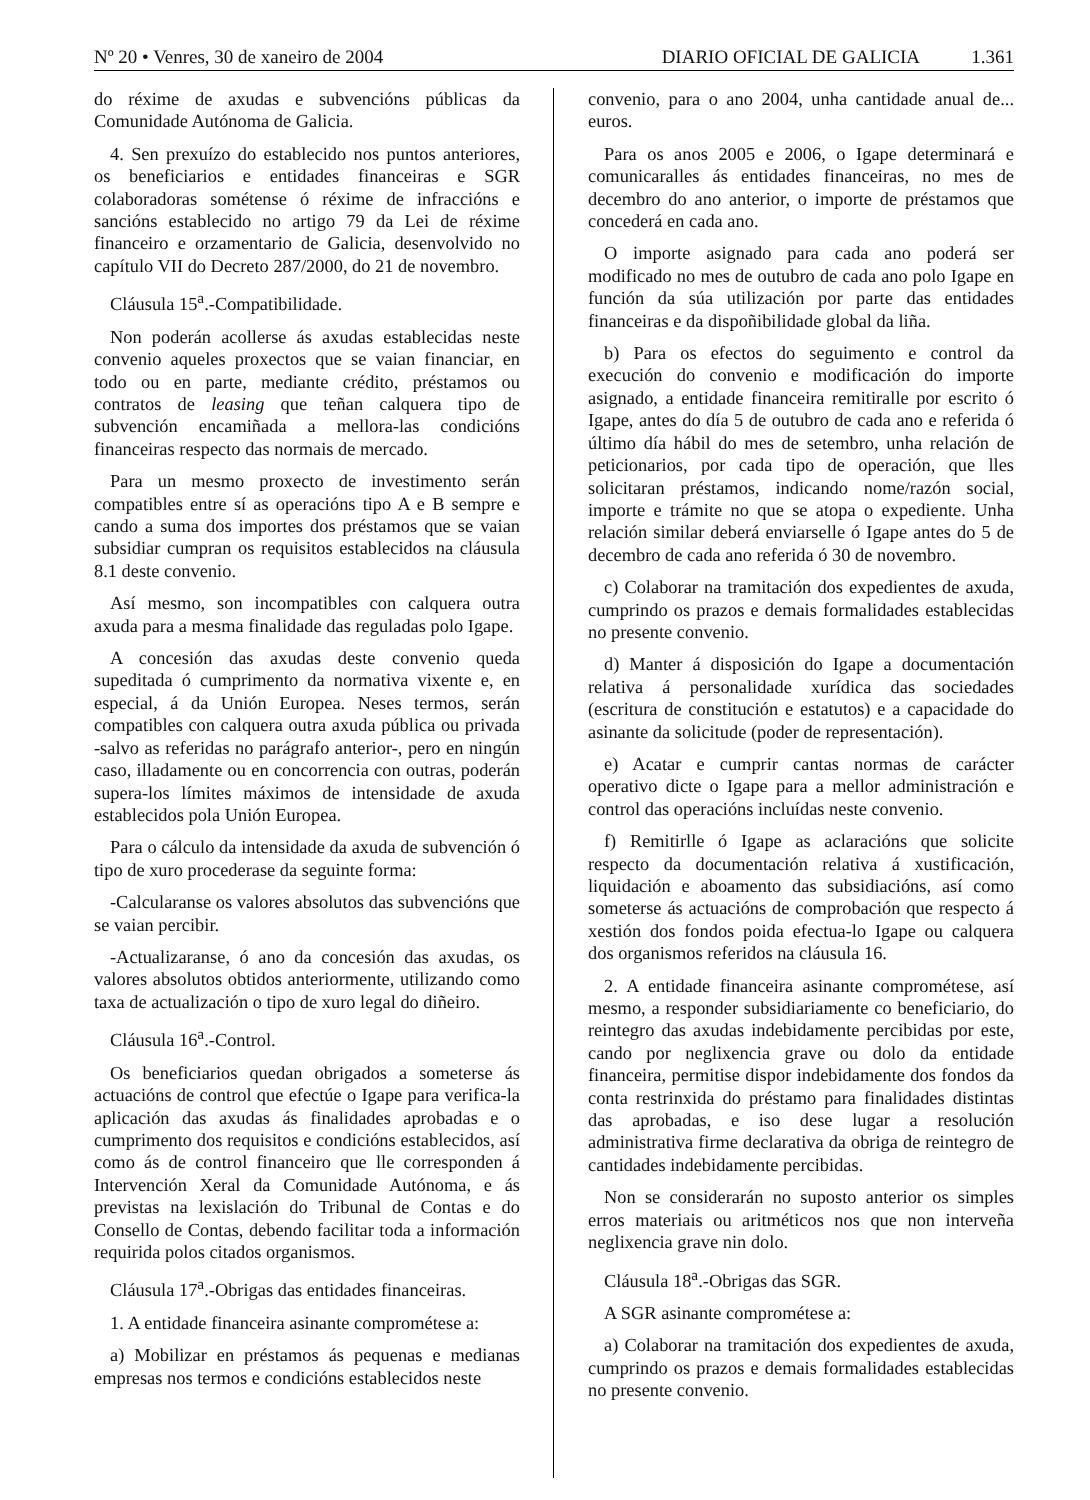Nº 20 • Venres, 30 de xaneiro de 2004 DIARIO OFICIAL DE GALICIA 1.361
do réxime de axudas e subvencións públicas da Comunidade Autónoma de Galicia.
4. Sen prexuízo do establecido nos puntos anteriores, os beneficiarios e entidades financeiras e SGR colaboradoras sométense ó réxime de infraccións e sancións establecido no artigo 79 da Lei de réxime financeiro e orzamentario de Galicia, desenvolvido no capítulo VII do Decreto 287/2000, do 21 de novembro.
Cláusula 15<sup>a</sup>.-Compatibilidade.
Non poderán acollerse ás axudas establecidas neste convenio aqueles proxectos que se vaian financiar, en todo ou en parte, mediante crédito, préstamos ou contratos de leasing que teñan calquera tipo de subvención encamiñada a mellora-las condicións financeiras respecto das normais de mercado.
Para un mesmo proxecto de investimento serán compatibles entre sí as operacións tipo A e B sempre e cando a suma dos importes dos préstamos que se vaian subsidiar cumpran os requisitos establecidos na cláusula 8.1 deste convenio.
Así mesmo, son incompatibles con calquera outra axuda para a mesma finalidade das reguladas polo Igape.
A concesión das axudas deste convenio queda supeditada ó cumprimento da normativa vixente e, en especial, á da Unión Europea. Neses termos, serán compatibles con calquera outra axuda pública ou privada -salvo as referidas no parágrafo anterior-, pero en ningún caso, illadamente ou en concorrencia con outras, poderán supera-los límites máximos de intensidade de axuda establecidos pola Unión Europea.
Para o cálculo da intensidade da axuda de subvención ó tipo de xuro procederase da seguinte forma:
-Calcularanse os valores absolutos das subvencións que se vaian percibir.
-Actualizaranse, ó ano da concesión das axudas, os valores absolutos obtidos anteriormente, utilizando como taxa de actualización o tipo de xuro legal do diñeiro.
Cláusula 16<sup>a</sup>.-Control.
Os beneficiarios quedan obrigados a someterse ás actuacións de control que efectúe o Igape para verifica-la aplicación das axudas ás finalidades aprobadas e o cumprimento dos requisitos e condicións establecidos, así como ás de control financeiro que lle corresponden á Intervención Xeral da Comunidade Autónoma, e ás previstas na lexislación do Tribunal de Contas e do Consello de Contas, debendo facilitar toda a información requirida polos citados organismos.
Cláusula 17<sup>a</sup>.-Obrigas das entidades financeiras.
1. A entidade financeira asinante comprométese a:
a) Mobilizar en préstamos ás pequenas e medianas empresas nos termos e condicións establecidos neste
convenio, para o ano 2004, unha cantidade anual de... euros.
Para os anos 2005 e 2006, o Igape determinará e comunicaralles ás entidades financeiras, no mes de decembro do ano anterior, o importe de préstamos que concederá en cada ano.
O importe asignado para cada ano poderá ser modificado no mes de outubro de cada ano polo Igape en función da súa utilización por parte das entidades financeiras e da dispoñibilidade global da liña.
b) Para os efectos do seguimento e control da execución do convenio e modificación do importe asignado, a entidade financeira remitiralle por escrito ó Igape, antes do día 5 de outubro de cada ano e referida ó último día hábil do mes de setembro, unha relación de peticionarios, por cada tipo de operación, que lles solicitaran préstamos, indicando nome/razón social, importe e trámite no que se atopa o expediente. Unha relación similar deberá enviarselle ó Igape antes do 5 de decembro de cada ano referida ó 30 de novembro.
c) Colaborar na tramitación dos expedientes de axuda, cumprindo os prazos e demais formalidades establecidas no presente convenio.
d) Manter á disposición do Igape a documentación relativa á personalidade xurídica das sociedades (escritura de constitución e estatutos) e a capacidade do asinante da solicitude (poder de representación).
e) Acatar e cumprir cantas normas de carácter operativo dicte o Igape para a mellor administración e control das operacións incluídas neste convenio.
f) Remitirlle ó Igape as aclaracións que solicite respecto da documentación relativa á xustificación, liquidación e aboamento das subsidiacións, así como someterse ás actuacións de comprobación que respecto á xestión dos fondos poida efectua-lo Igape ou calquera dos organismos referidos na cláusula 16.
2. A entidade financeira asinante comprométese, así mesmo, a responder subsidiariamente co beneficiario, do reintegro das axudas indebidamente percibidas por este, cando por neglixencia grave ou dolo da entidade financeira, permitise dispor indebidamente dos fondos da conta restrinxida do préstamo para finalidades distintas das aprobadas, e iso dese lugar a resolución administrativa firme declarativa da obriga de reintegro de cantidades indebidamente percibidas.
Non se considerarán no suposto anterior os simples erros materiais ou aritméticos nos que non interveña neglixencia grave nin dolo.
Cláusula 18<sup>a</sup>.-Obrigas das SGR.
A SGR asinante comprométese a:
a) Colaborar na tramitación dos expedientes de axuda, cumprindo os prazos e demais formalidades establecidas no presente convenio.